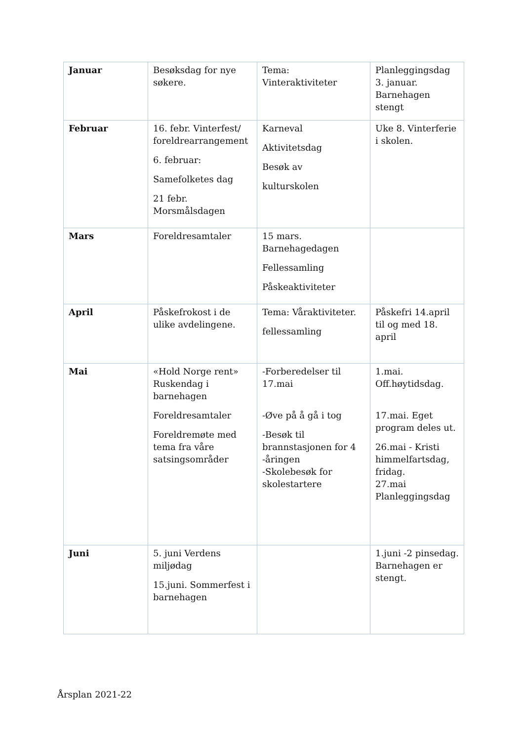| Januar | Besøksdag for nye søkere. | Tema: Vinteraktiviteter | Planleggingsdag 3. januar. Barnehagen stengt |
| Februar | 16. febr. Vinterfest/ foreldrearrangement 6. februar: Samefolketes dag 21 febr. Morsmålsdagen | Karneval Aktivitetsdag Besøk av kulturskolen | Uke 8. Vinterferie i skolen. |
| Mars | Foreldresamtaler | 15 mars. Barnehagedagen Fellessamling Påskeaktiviteter | |
| April | Påskefrokost i de ulike avdelingene. | Tema: Våraktiviteter. fellessamling | Påskefri 14.april til og med 18. april |
| Mai | «Hold Norge rent» Ruskendag i barnehagen Foreldresamtaler Foreldremøte med tema fra våre satsingsområder | -Forberedelser til 17.mai -Øve på å gå i tog -Besøk til brannstasjonen for 4 -åringen -Skolebesøk for skolestartere | 1.mai. Off.høytidsdag. 17.mai. Eget program deles ut. 26.mai - Kristi himmelfartsdag, fridag. 27.mai Planleggingsdag |
| Juni | 5. juni Verdens miljødag 15.juni. Sommerfest i barnehagen | | 1.juni -2 pinsedag. Barnehagen er stengt. |
Årsplan 2021-22